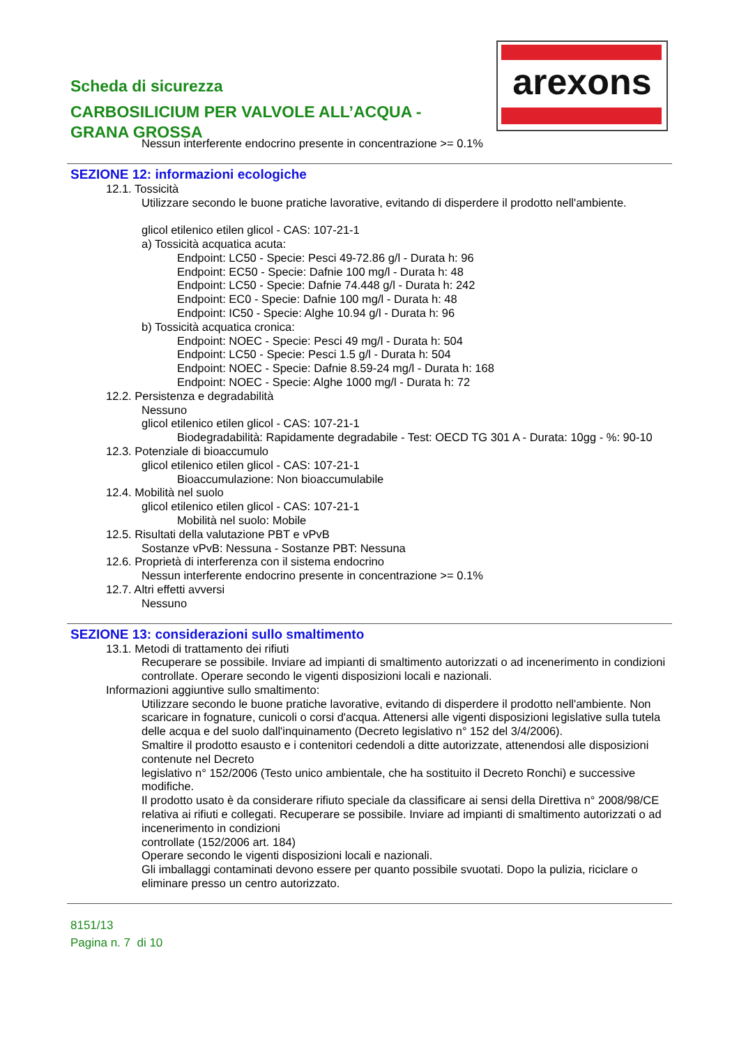arexons
Scheda di sicurezza
CARBOSILICIUM PER VALVOLE ALL’ACQUA -
GRANA GROSSA
Nessun interferente endocrino presente in concentrazione >= 0.1%
SEZIONE 12: informazioni ecologiche
12.1. Tossicità
Utilizzare secondo le buone pratiche lavorative, evitando di disperdere il prodotto nell'ambiente.
glicol etilenico etilen glicol - CAS: 107-21-1
a) Tossicità acquatica acuta:
Endpoint: LC50 - Specie: Pesci 49-72.86 g/l - Durata h: 96
Endpoint: EC50 - Specie: Dafnie 100 mg/l - Durata h: 48
Endpoint: LC50 - Specie: Dafnie 74.448 g/l - Durata h: 242
Endpoint: EC0 - Specie: Dafnie 100 mg/l - Durata h: 48
Endpoint: IC50 - Specie: Alghe 10.94 g/l - Durata h: 96
b) Tossicità acquatica cronica:
Endpoint: NOEC - Specie: Pesci 49 mg/l - Durata h: 504
Endpoint: LC50 - Specie: Pesci 1.5 g/l - Durata h: 504
Endpoint: NOEC - Specie: Dafnie 8.59-24 mg/l - Durata h: 168
Endpoint: NOEC - Specie: Alghe 1000 mg/l - Durata h: 72
12.2. Persistenza e degradabilità
Nessuno
glicol etilenico etilen glicol - CAS: 107-21-1
Biodegradabilità: Rapidamente degradabile - Test: OECD TG 301 A - Durata: 10gg - %: 90-10
12.3. Potenziale di bioaccumulo
glicol etilenico etilen glicol - CAS: 107-21-1
Bioaccumulazione: Non bioaccumulabile
12.4. Mobilità nel suolo
glicol etilenico etilen glicol - CAS: 107-21-1
Mobilità nel suolo: Mobile
12.5. Risultati della valutazione PBT e vPvB
Sostanze vPvB: Nessuna - Sostanze PBT: Nessuna
12.6. Proprietà di interferenza con il sistema endocrino
Nessun interferente endocrino presente in concentrazione >= 0.1%
12.7. Altri effetti avversi
Nessuno
SEZIONE 13: considerazioni sullo smaltimento
13.1. Metodi di trattamento dei rifiuti
Recuperare se possibile. Inviare ad impianti di smaltimento autorizzati o ad incenerimento in condizioni controllate. Operare secondo le vigenti disposizioni locali e nazionali.
Informazioni aggiuntive sullo smaltimento:
Utilizzare secondo le buone pratiche lavorative, evitando di disperdere il prodotto nell'ambiente. Non scaricare in fognature, cunicoli o corsi d'acqua. Attenersi alle vigenti disposizioni legislative sulla tutela delle acqua e del suolo dall'inquinamento (Decreto legislativo n° 152 del 3/4/2006).
Smaltire il prodotto esausto e i contenitori cedendoli a ditte autorizzate, attenendosi alle disposizioni contenute nel Decreto
legislativo n° 152/2006 (Testo unico ambientale, che ha sostituito il Decreto Ronchi) e successive modifiche.
Il prodotto usato è da considerare rifiuto speciale da classificare ai sensi della Direttiva n° 2008/98/CE relativa ai rifiuti e collegati. Recuperare se possibile. Inviare ad impianti di smaltimento autorizzati o ad incenerimento in condizioni
controllate (152/2006 art. 184)
Operare secondo le vigenti disposizioni locali e nazionali.
Gli imballaggi contaminati devono essere per quanto possibile svuotati. Dopo la pulizia, riciclare o eliminare presso un centro autorizzato.
8151/13
Pagina n. 7 di 10